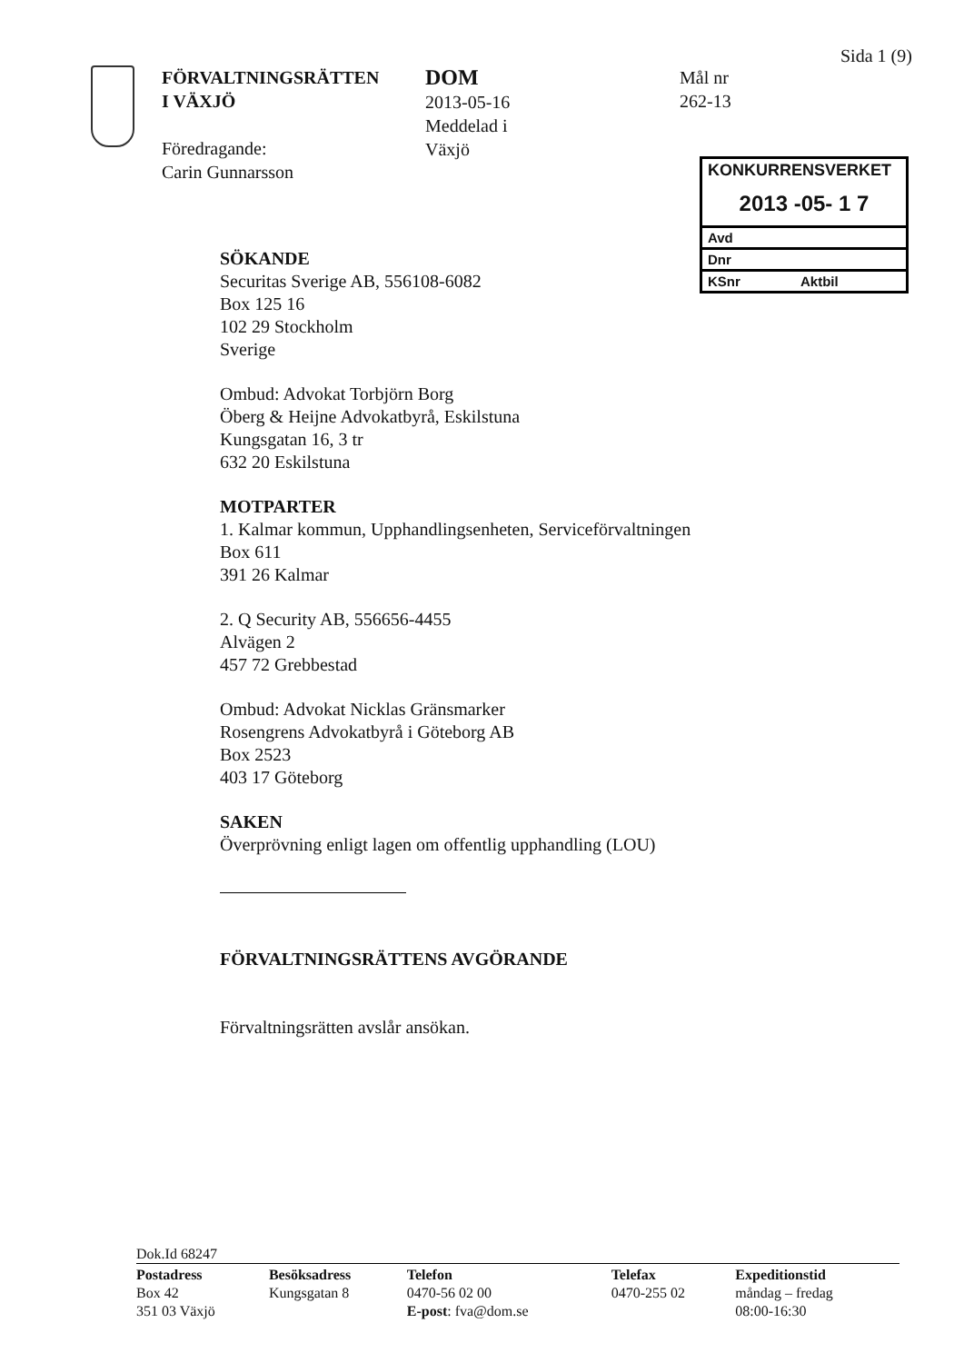Sida 1 (9)
FÖRVALTNINGSRÄTTEN
I VÄXJÖ
Föredragande:
Carin Gunnarsson
DOM
2013-05-16
Meddelad i
Växjö
Mål nr
262-13
KONKURRENSVERKET
2013 -05- 1 7
Avd
Dnr
KSnr Aktbil
SÖKANDE
Securitas Sverige AB, 556108-6082
Box 125 16
102 29 Stockholm
Sverige
Ombud: Advokat Torbjörn Borg
Öberg & Heijne Advokatbyrå, Eskilstuna
Kungsgatan 16, 3 tr
632 20 Eskilstuna
MOTPARTER
1. Kalmar kommun, Upphandlingsenheten, Serviceförvaltningen
Box 611
391 26 Kalmar
2. Q Security AB, 556656-4455
Alvägen 2
457 72 Grebbestad
Ombud: Advokat Nicklas Gränsmarker
Rosengrens Advokatbyrå i Göteborg AB
Box 2523
403 17 Göteborg
SAKEN
Överprövning enligt lagen om offentlig upphandling (LOU)
FÖRVALTNINGSRÄTTENS AVGÖRANDE
Förvaltningsrätten avslår ansökan.
Dok.Id 68247
| Postadress Box 42 351 03 Växjö | Besöksadress Kungsgatan 8 | Telefon 0470-56 02 00 E-post : fva@dom.se | Telefax 0470-255 02 | Expeditionstid måndag – fredag 08:00-16:30 |